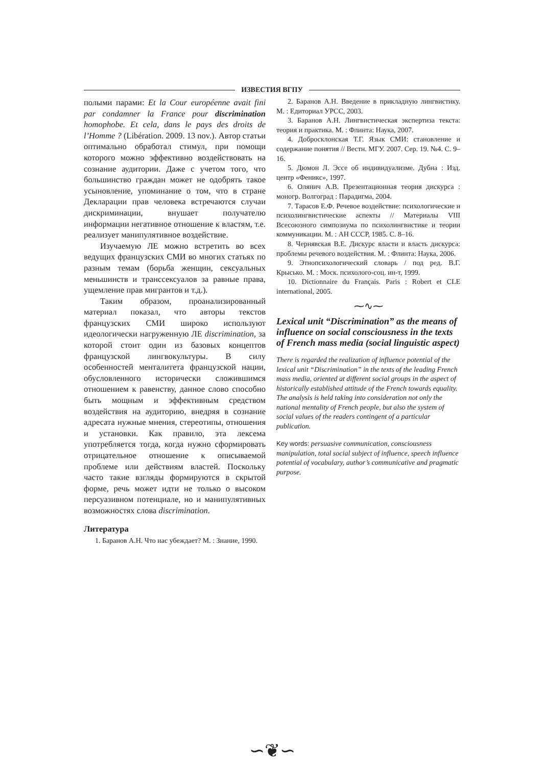ИЗВЕСТИЯ ВГПУ
полыми парами: Et la Cour européenne avait fini par condamner la France pour discrimination homophobe. Et cela, dans le pays des droits de l’Homme ? (Libération. 2009. 13 nov.). Автор статьи оптимально обработал стимул, при помощи которого можно эффективно воздействовать на сознание аудитории. Даже с учетом того, что большинство граждан может не одобрять такое усыновление, упоминание о том, что в стране Декларации прав человека встречаются случаи дискриминации, внушает получателю информации негативное отношение к властям, т.е. реализует манипулятивное воздействие.
Изучаемую ЛЕ можно встретить во всех ведущих французских СМИ во многих статьях по разным темам (борьба женщин, сексуальных меньшинств и транссексуалов за равные права, ущемление прав мигрантов и т.д.).
Таким образом, проанализированный материал показал, что авторы текстов французских СМИ широко используют идеологически нагруженную ЛЕ discrimination, за которой стоит один из базовых концептов французской лингвокультуры. В силу особенностей менталитета французской нации, обусловленного исторически сложившимся отношением к равенству, данное слово способно быть мощным и эффективным средством воздействия на аудиторию, внедряя в сознание адресата нужные мнения, стереотипы, отношения и установки. Как правило, эта лексема употребляется тогда, когда нужно сформировать отрицательное отношение к описываемой проблеме или действиям властей. Поскольку часто такие взгляды формируются в скрытой форме, речь может идти не только о высоком персуазивном потенциале, но и манипулятивных возможностях слова discrimination.
Литература
1. Баранов А.Н. Что нас убеждает? М. : Знание, 1990.
2. Баранов А.Н. Введение в прикладную лингвистику. М. : Едиториал УРСС, 2003.
3. Баранов А.Н. Лингвистическая экспертиза текста: теория и практика. М. : Флинта: Наука, 2007.
4. Добросклонская Т.Г. Язык СМИ: становление и содержание понятия // Вестн. МГУ. 2007. Сер. 19. №4. С. 9–16.
5. Дюмон Л. Эссе об индивидуализме. Дубна : Изд. центр «Феникс», 1997.
6. Олянич А.В. Презентационная теория дискурса : моногр. Волгоград : Парадигма, 2004.
7. Тарасов Е.Ф. Речевое воздействие: психологические и психолингвистические аспекты // Материалы VIII Всесоюзного симпозиума по психолингвистике и теории коммуникации. М. : АН СССР, 1985. С. 8–16.
8. Чернявская В.Е. Дискурс власти и власть дискурса: проблемы речевого воздействия. М. : Флинта: Наука, 2006.
9. Этнопсихологический словарь / под ред. В.Г. Крысько. М. : Моск. психолого-соц. ин-т, 1999.
10. Dictionnaire du Français. Paris : Robert et CLE international, 2005.
⁓∿⁓
Lexical unit “Discrimination” as the means of influence on social consciousness in the texts of French mass media (social linguistic aspect)
There is regarded the realization of influence potential of the lexical unit “Discrimination” in the texts of the leading French mass media, oriented at different social groups in the aspect of historically established attitude of the French towards equality. The analysis is held taking into consideration not only the national mentality of French people, but also the system of social values of the readers contingent of a particular publication.
Key words: persuasive communication, consciousness manipulation, total social subject of influence, speech influence potential of vocabulary, author’s communicative and pragmatic purpose.
∽❦∽